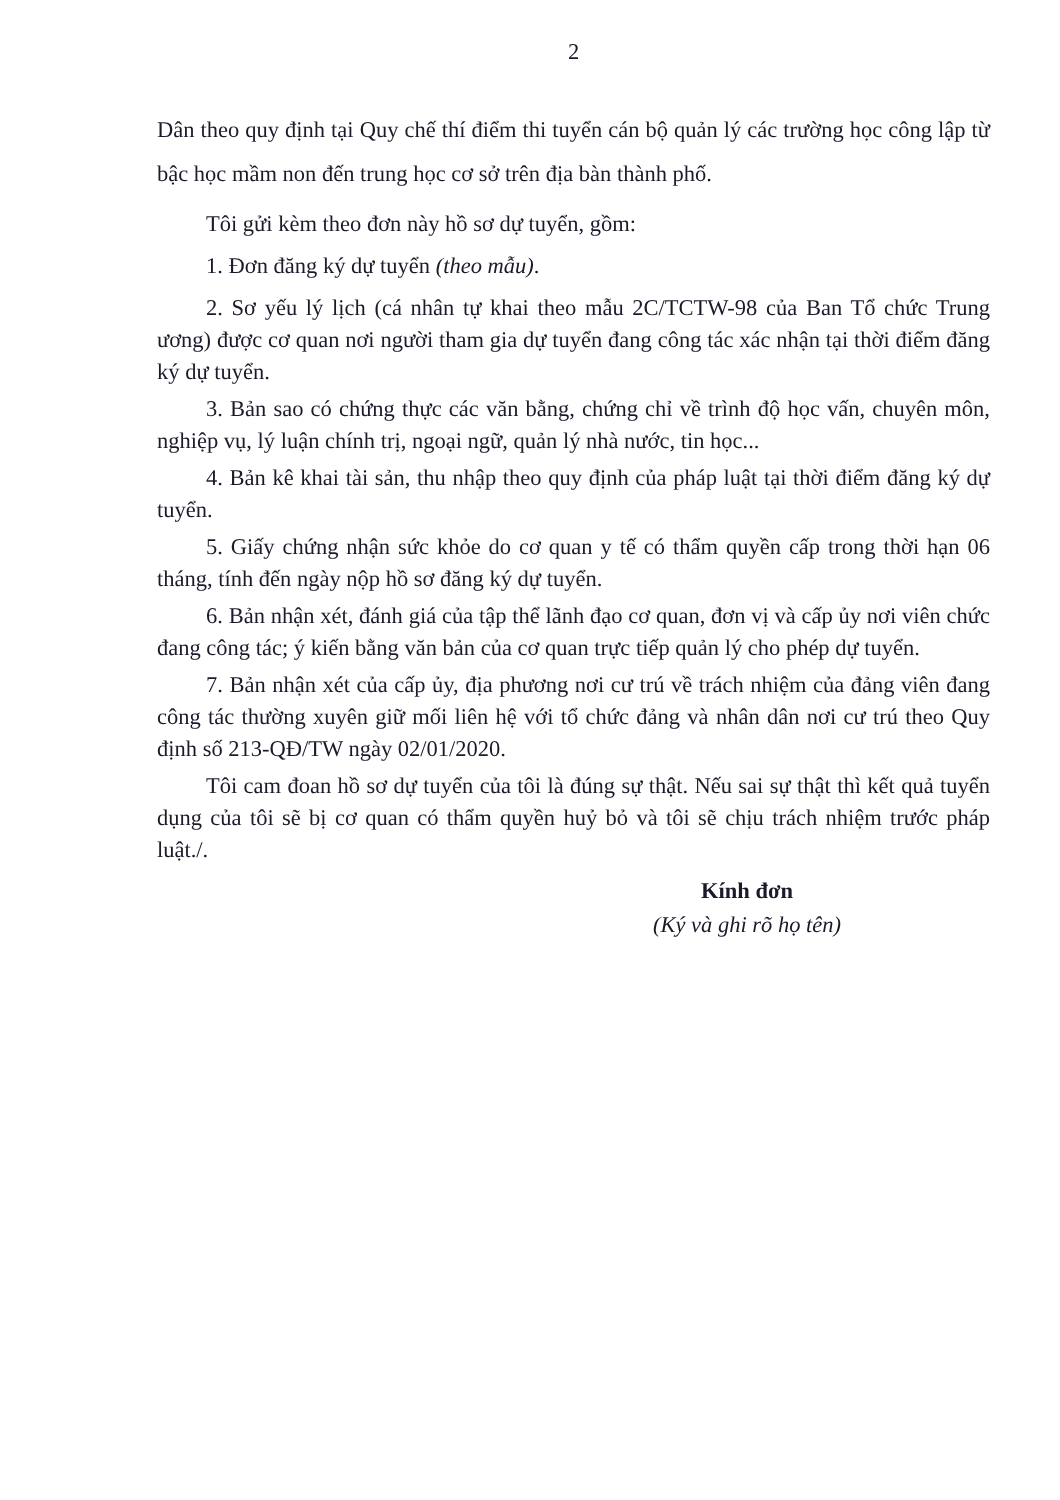2
Dân theo quy định tại Quy chế thí điểm thi tuyển cán bộ quản lý các trường học công lập từ bậc học mầm non đến trung học cơ sở trên địa bàn thành phố.
Tôi gửi kèm theo đơn này hồ sơ dự tuyển, gồm:
1. Đơn đăng ký dự tuyển (theo mẫu).
2. Sơ yếu lý lịch (cá nhân tự khai theo mẫu 2C/TCTW-98 của Ban Tổ chức Trung ương) được cơ quan nơi người tham gia dự tuyển đang công tác xác nhận tại thời điểm đăng ký dự tuyển.
3. Bản sao có chứng thực các văn bằng, chứng chỉ về trình độ học vấn, chuyên môn, nghiệp vụ, lý luận chính trị, ngoại ngữ, quản lý nhà nước, tin học...
4. Bản kê khai tài sản, thu nhập theo quy định của pháp luật tại thời điểm đăng ký dự tuyển.
5. Giấy chứng nhận sức khỏe do cơ quan y tế có thẩm quyền cấp trong thời hạn 06 tháng, tính đến ngày nộp hồ sơ đăng ký dự tuyển.
6. Bản nhận xét, đánh giá của tập thể lãnh đạo cơ quan, đơn vị và cấp ủy nơi viên chức đang công tác; ý kiến bằng văn bản của cơ quan trực tiếp quản lý cho phép dự tuyển.
7. Bản nhận xét của cấp ủy, địa phương nơi cư trú về trách nhiệm của đảng viên đang công tác thường xuyên giữ mối liên hệ với tổ chức đảng và nhân dân nơi cư trú theo Quy định số 213-QĐ/TW ngày 02/01/2020.
Tôi cam đoan hồ sơ dự tuyển của tôi là đúng sự thật. Nếu sai sự thật thì kết quả tuyển dụng của tôi sẽ bị cơ quan có thẩm quyền huỷ bỏ và tôi sẽ chịu trách nhiệm trước pháp luật./.
Kính đơn
(Ký và ghi rõ họ tên)